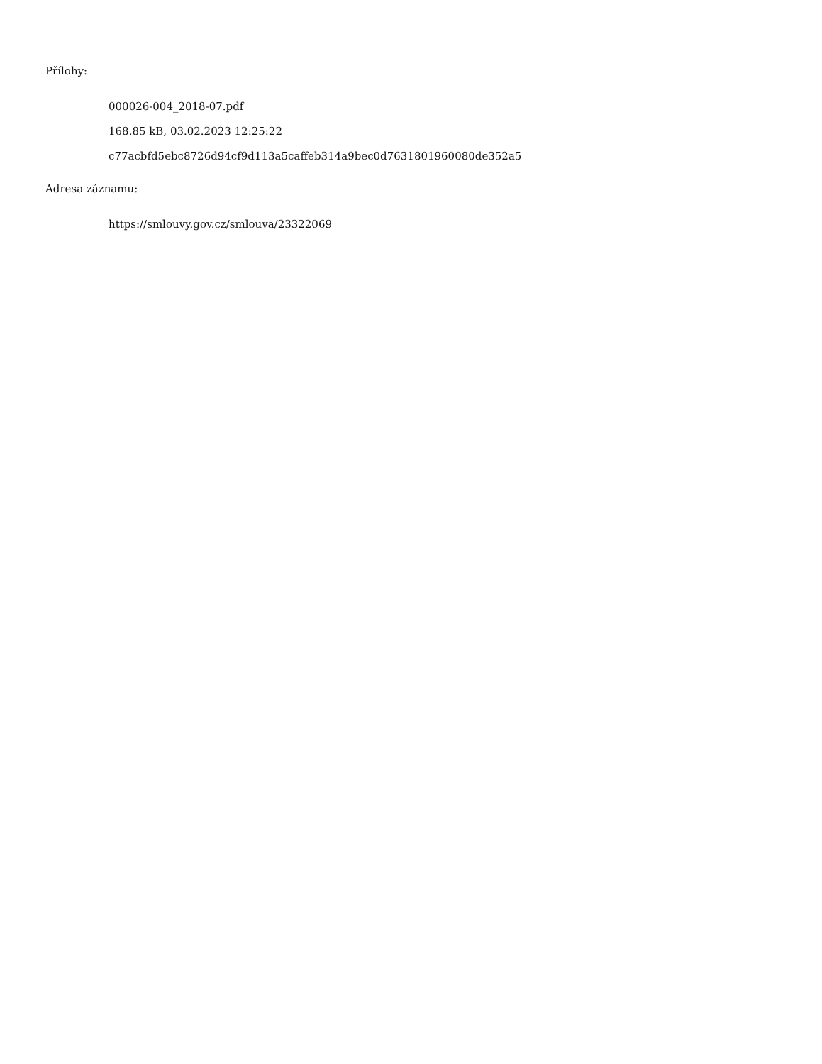Přílohy:
000026-004_2018-07.pdf
168.85 kB, 03.02.2023 12:25:22
c77acbfd5ebc8726d94cf9d113a5caffeb314a9bec0d7631801960080de352a5
Adresa záznamu:
https://smlouvy.gov.cz/smlouva/23322069